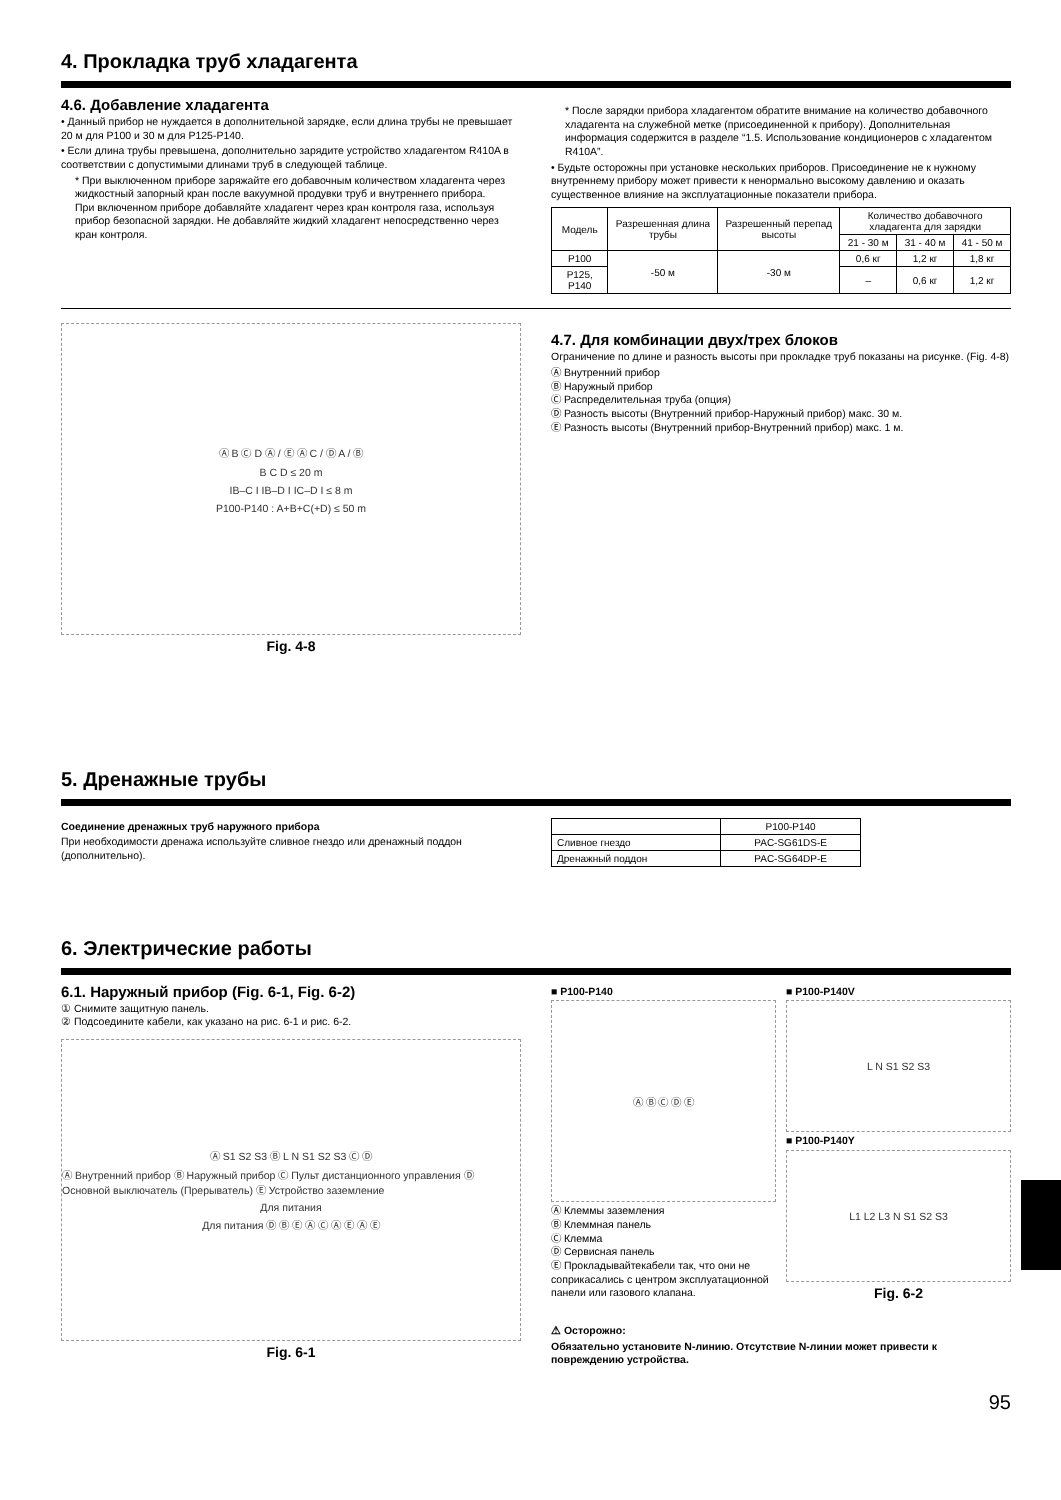4. Прокладка труб хладагента
4.6. Добавление хладагента
• Данный прибор не нуждается в дополнительной зарядке, если длина трубы не превышает 20 м для P100 и 30 м для P125-P140.
• Если длина трубы превышена, дополнительно зарядите устройство хладагентом R410A в соответствии с допустимыми длинами труб в следующей таблице.
* При выключенном приборе заряжайте его добавочным количеством хладагента через жидкостный запорный кран после вакуумной продувки труб и внутреннего прибора.
При включенном приборе добавляйте хладагент через кран контроля газа, используя прибор безопасной зарядки. Не добавляйте жидкий хладагент непосредственно через кран контроля.
* После зарядки прибора хладагентом обратите внимание на количество добавочного хладагента на служебной метке (присоединенной к прибору). Дополнительная информация содержится в разделе “1.5. Использование кондиционеров с хладагентом R410A”.
• Будьте осторожны при установке нескольких приборов. Присоединение не к нужному внутреннему прибору может привести к ненормально высокому давлению и оказать существенное влияние на эксплуатационные показатели прибора.
| Модель | Разрешенная длина трубы | Разрешенный перепад высоты | Количество добавочного хладагента для зарядки | | |
| --- | --- | --- | --- | --- | --- |
| | | | 21 - 30 м | 31 - 40 м | 41 - 50 м |
| P100 | -50 м | -30 м | 0,6 кг | 1,2 кг | 1,8 кг |
| P125, P140 | | | – | 0,6 кг | 1,2 кг |
Ⓐ B Ⓒ D Ⓐ / Ⓔ Ⓐ C / Ⓓ A / Ⓑ
B C D ≤ 20 m
IB–C I IB–D I IC–D I ≤ 8 m
P100-P140 : A+B+C(+D) ≤ 50 m
Fig. 4-8
4.7. Для комбинации двух/трех блоков
Ограничение по длине и разность высоты при прокладке труб показаны на рисунке. (Fig. 4-8)
Ⓐ Внутренний прибор
Ⓑ Наружный прибор
Ⓒ Распределительная труба (опция)
Ⓓ Разность высоты (Внутренний прибор-Наружный прибор) макс. 30 м.
Ⓔ Разность высоты (Внутренний прибор-Внутренний прибор) макс. 1 м.
5. Дренажные трубы
Соединение дренажных труб наружного прибора
При необходимости дренажа используйте сливное гнездо или дренажный поддон (дополнительно).
| | P100-P140 |
| Сливное гнездо | PAC-SG61DS-E |
| Дренажный поддон | PAC-SG64DP-E |
6. Электрические работы
6.1. Наружный прибор (Fig. 6-1, Fig. 6-2)
① Снимите защитную панель.
② Подсоедините кабели, как указано на рис. 6-1 и рис. 6-2.
Ⓐ S1 S2 S3 Ⓑ L N S1 S2 S3 Ⓒ Ⓓ
Ⓐ Внутренний прибор Ⓑ Наружный прибор Ⓒ Пульт дистанционного управления Ⓓ Основной выключатель (Прерыватель) Ⓔ Устройство заземление
Для питания
Для питания Ⓓ Ⓑ Ⓔ Ⓐ Ⓒ Ⓐ Ⓔ Ⓐ Ⓔ
Fig. 6-1
■ P100-P140
Ⓐ Ⓑ Ⓒ Ⓓ Ⓔ
Ⓐ Клеммы заземления
Ⓑ Клеммная панель
Ⓒ Клемма
Ⓓ Сервисная панель
Ⓔ Прокладывайтекабели так, что они не соприкасались с центром эксплуатационной панели или газового клапана.
■ P100-P140V
L N S1 S2 S3
■ P100-P140Y
L1 L2 L3 N S1 S2 S3
Fig. 6-2
⚠ Осторожно:
Обязательно установите N-линию. Отсутствие N-линии может привести к повреждению устройства.
95